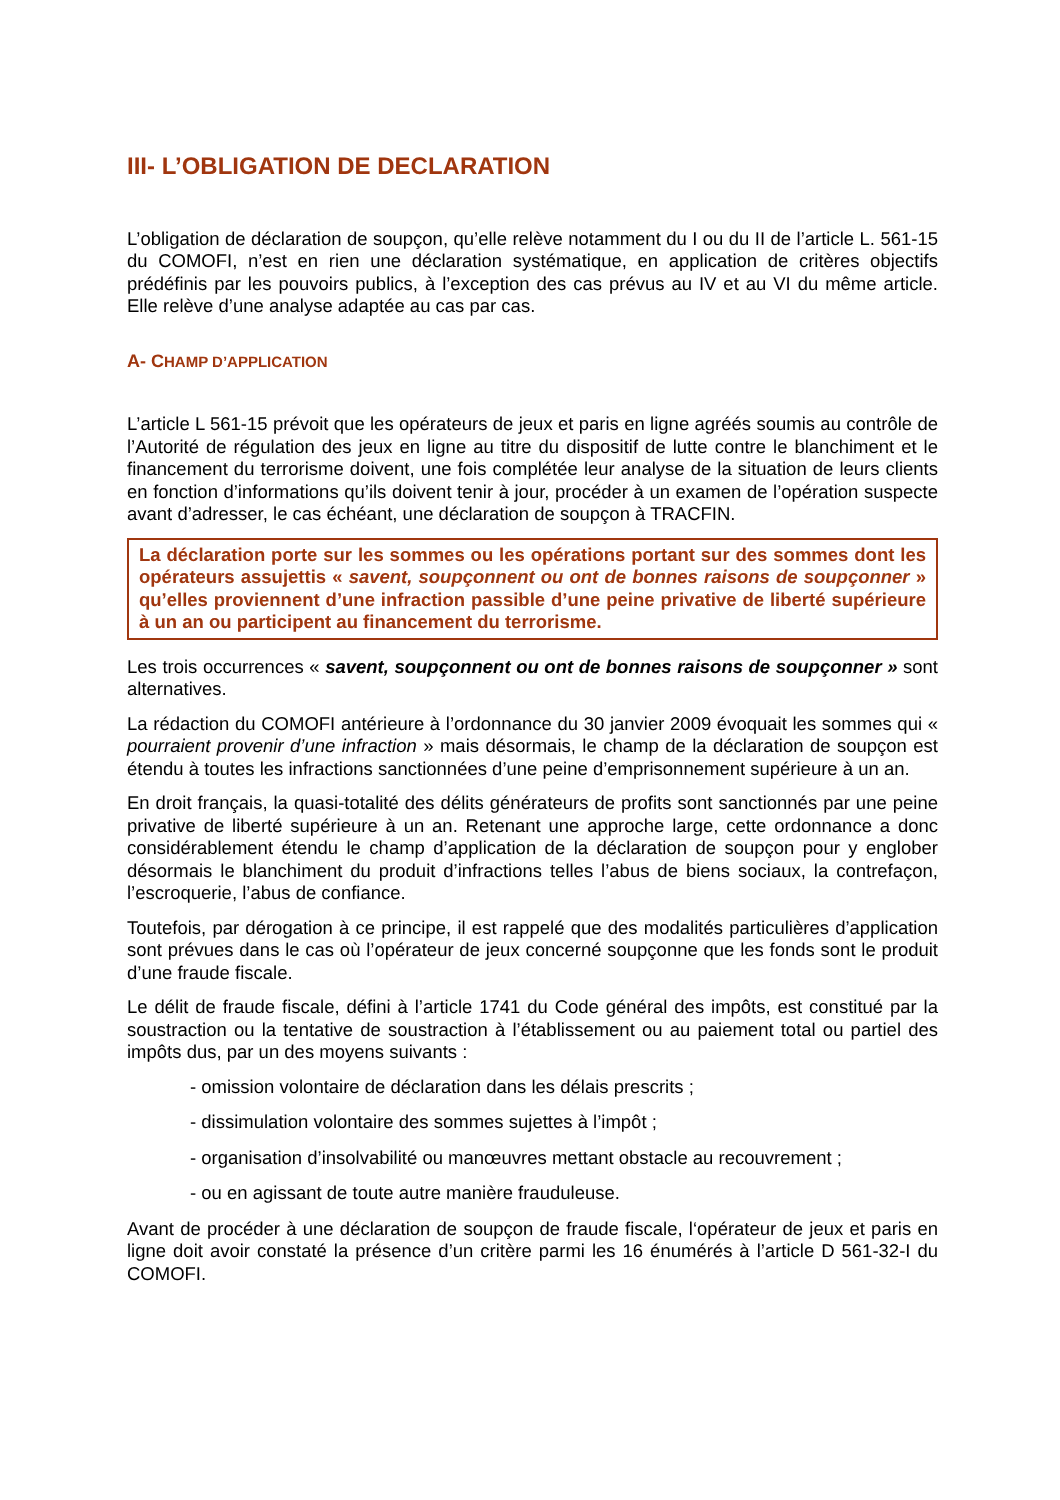III- L’OBLIGATION DE DECLARATION
L’obligation de déclaration de soupçon, qu’elle relève notamment du I ou du II de l’article L. 561-15 du COMOFI, n’est en rien une déclaration systématique, en application de critères objectifs prédéfinis par les pouvoirs publics, à l’exception des cas prévus au IV et au VI du même article. Elle relève d’une analyse adaptée au cas par cas.
A- CHAMP D’APPLICATION
L’article L 561-15 prévoit que les opérateurs de jeux et paris en ligne agréés soumis au contrôle de l’Autorité de régulation des jeux en ligne au titre du dispositif de lutte contre le blanchiment et le financement du terrorisme doivent, une fois complétée leur analyse de la situation de leurs clients en fonction d’informations qu’ils doivent tenir à jour, procéder à un examen de l’opération suspecte avant d’adresser, le cas échéant, une déclaration de soupçon à TRACFIN.
La déclaration porte sur les sommes ou les opérations portant sur des sommes dont les opérateurs assujettis « savent, soupçonnent ou ont de bonnes raisons de soupçonner » qu’elles proviennent d’une infraction passible d’une peine privative de liberté supérieure à un an ou participent au financement du terrorisme.
Les trois occurrences « savent, soupçonnent ou ont de bonnes raisons de soupçonner » sont alternatives.
La rédaction du COMOFI antérieure à l’ordonnance du 30 janvier 2009 évoquait les sommes qui « pourraient provenir d’une infraction » mais désormais, le champ de la déclaration de soupçon est étendu à toutes les infractions sanctionnées d’une peine d’emprisonnement supérieure à un an.
En droit français, la quasi-totalité des délits générateurs de profits sont sanctionnés par une peine privative de liberté supérieure à un an. Retenant une approche large, cette ordonnance a donc considérablement étendu le champ d’application de la déclaration de soupçon pour y englober désormais le blanchiment du produit d’infractions telles l’abus de biens sociaux, la contrefaçon, l’escroquerie, l’abus de confiance.
Toutefois, par dérogation à ce principe, il est rappelé que des modalités particulières d’application sont prévues dans le cas où l’opérateur de jeux concerné soupçonne que les fonds sont le produit d’une fraude fiscale.
Le délit de fraude fiscale, défini à l’article 1741 du Code général des impôts, est constitué par la soustraction ou la tentative de soustraction à l’établissement ou au paiement total ou partiel des impôts dus, par un des moyens suivants :
- omission volontaire de déclaration dans les délais prescrits ;
- dissimulation volontaire des sommes sujettes à l’impôt ;
- organisation d’insolvabilité ou manœuvres mettant obstacle au recouvrement ;
- ou en agissant de toute autre manière frauduleuse.
Avant de procéder à une déclaration de soupçon de fraude fiscale, l‘opérateur de jeux et paris en ligne doit avoir constaté la présence d’un critère parmi les 16 énumérés à l’article D 561-32-I du COMOFI.